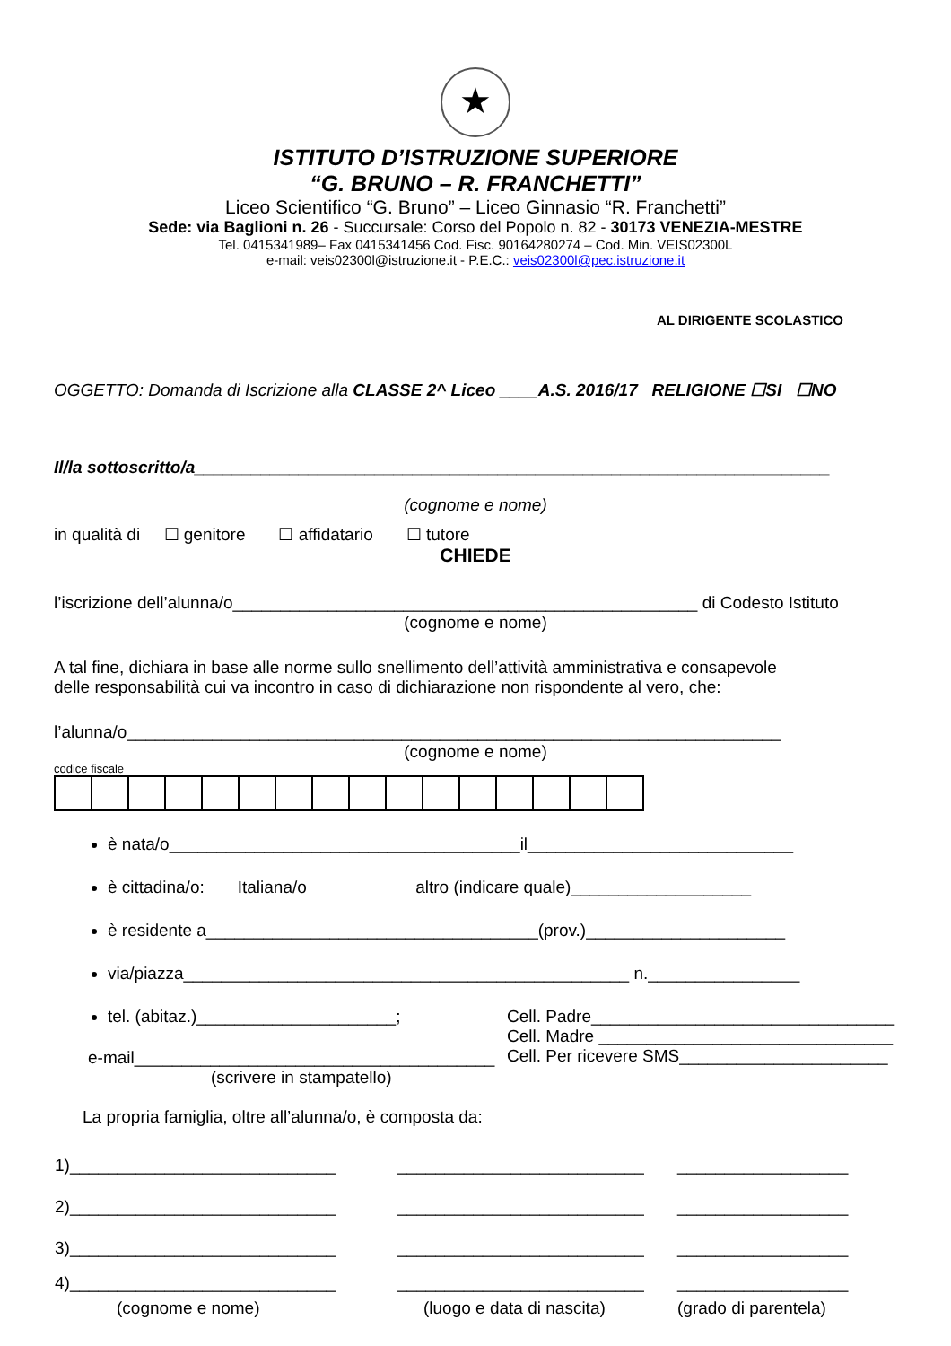★
ISTITUTO D’ISTRUZIONE SUPERIORE
“G. BRUNO – R. FRANCHETTI”
Liceo Scientifico “G. Bruno” – Liceo Ginnasio “R. Franchetti”
Sede: via Baglioni n. 26 - Succursale: Corso del Popolo n. 82 - 30173 VENEZIA-MESTRE
Tel. 0415341989– Fax 0415341456 Cod. Fisc. 90164280274 – Cod. Min. VEIS02300L
e-mail: veis02300l@istruzione.it - P.E.C.: veis02300l@pec.istruzione.it
AL DIRIGENTE SCOLASTICO
OGGETTO: Domanda di Iscrizione alla CLASSE 2^ Liceo ____A.S. 2016/17 RELIGIONE ☐SI ☐NO
Il/la sottoscritto/a___________________________________________________________________
(cognome e nome)
in qualità di ☐ genitore ☐ affidatario ☐ tutore
CHIEDE
l’iscrizione dell’alunna/o_________________________________________________ di Codesto Istituto
(cognome e nome)
A tal fine, dichiara in base alle norme sullo snellimento dell’attività amministrativa e consapevole
delle responsabilità cui va incontro in caso di dichiarazione non rispondente al vero, che:
l’alunna/o_____________________________________________________________________
(cognome e nome)
codice fiscale
è nata/o_____________________________________il____________________________
è cittadina/o: Italiana/o altro (indicare quale)___________________
è residente a___________________________________(prov.)_____________________
via/piazza_______________________________________________ n.________________
tel. (abitaz.)_____________________;
e-mail______________________________________
(scrivere in stampatello)
Cell. Padre________________________________
Cell. Madre _______________________________
Cell. Per ricevere SMS______________________
La propria famiglia, oltre all’alunna/o, è composta da:
| 1)____________________________ | __________________________ | __________________ |
| 2)____________________________ | __________________________ | __________________ |
| 3)____________________________ | __________________________ | __________________ |
| 4)____________________________ | __________________________ | __________________ |
| (cognome e nome) | (luogo e data di nascita) | (grado di parentela) |